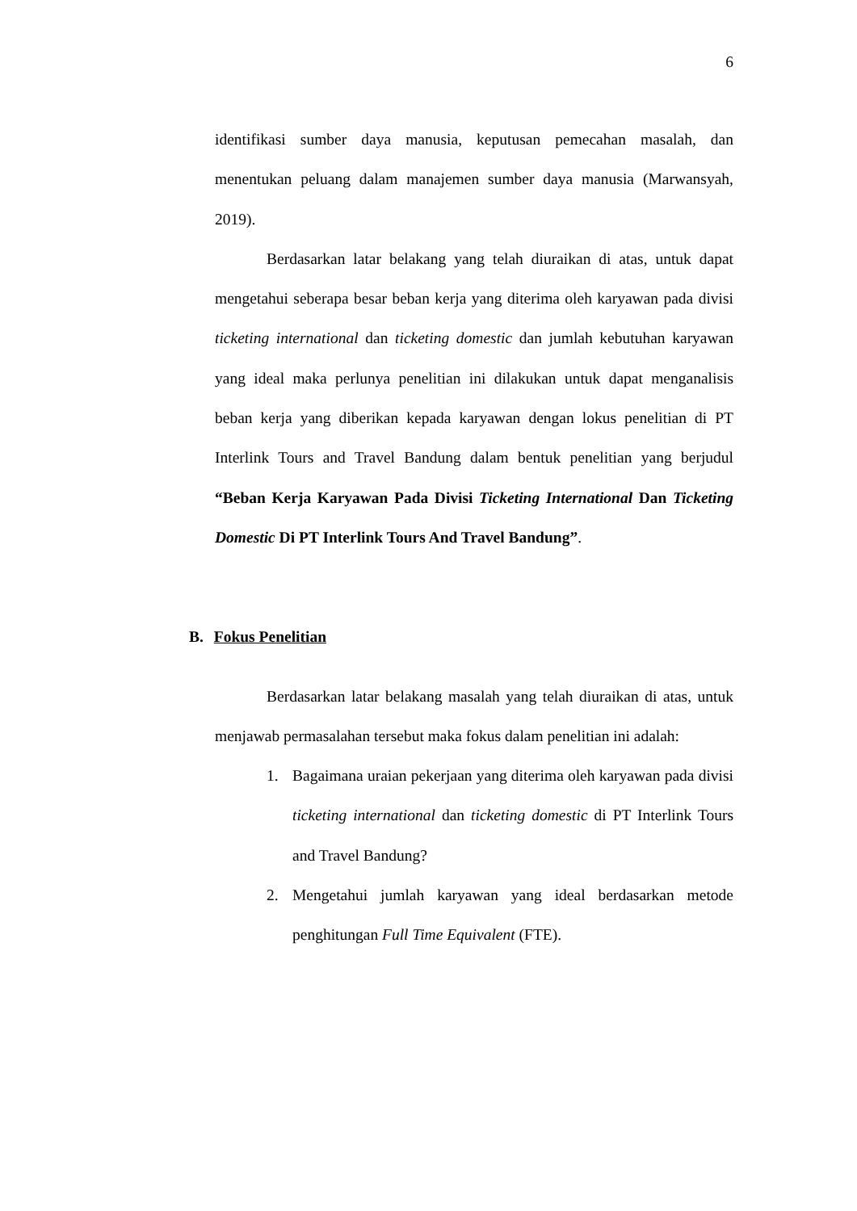6
identifikasi sumber daya manusia, keputusan pemecahan masalah, dan menentukan peluang dalam manajemen sumber daya manusia (Marwansyah, 2019).
Berdasarkan latar belakang yang telah diuraikan di atas, untuk dapat mengetahui seberapa besar beban kerja yang diterima oleh karyawan pada divisi ticketing international dan ticketing domestic dan jumlah kebutuhan karyawan yang ideal maka perlunya penelitian ini dilakukan untuk dapat menganalisis beban kerja yang diberikan kepada karyawan dengan lokus penelitian di PT Interlink Tours and Travel Bandung dalam bentuk penelitian yang berjudul “Beban Kerja Karyawan Pada Divisi Ticketing International Dan Ticketing Domestic Di PT Interlink Tours And Travel Bandung”.
B. Fokus Penelitian
Berdasarkan latar belakang masalah yang telah diuraikan di atas, untuk menjawab permasalahan tersebut maka fokus dalam penelitian ini adalah:
1. Bagaimana uraian pekerjaan yang diterima oleh karyawan pada divisi ticketing international dan ticketing domestic di PT Interlink Tours and Travel Bandung?
2. Mengetahui jumlah karyawan yang ideal berdasarkan metode penghitungan Full Time Equivalent (FTE).